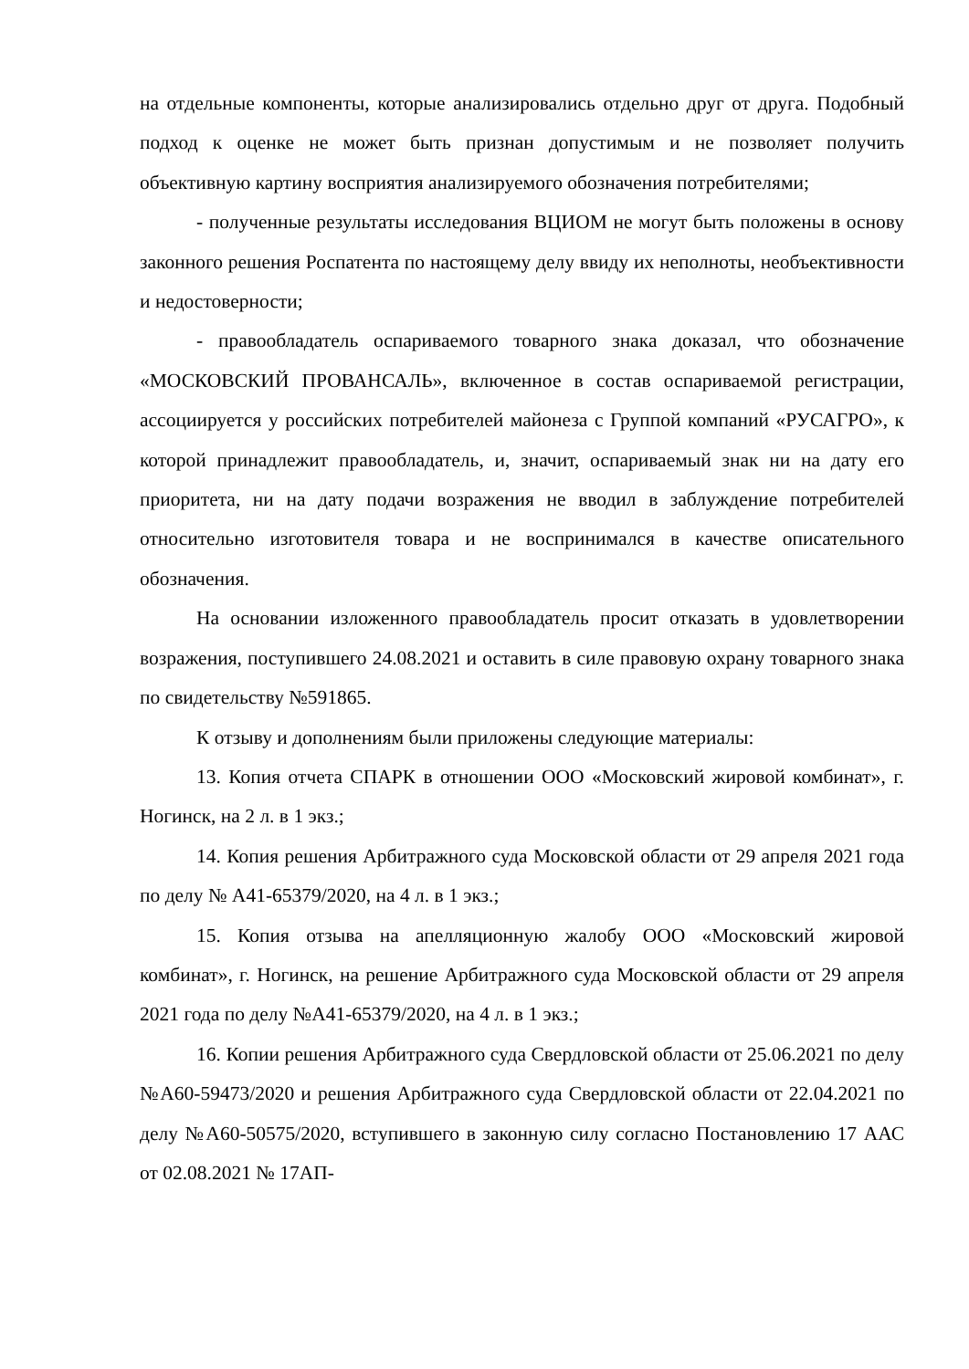на отдельные компоненты, которые анализировались отдельно друг от друга. Подобный подход к оценке не может быть признан допустимым и не позволяет получить объективную картину восприятия анализируемого обозначения потребителями;
- полученные результаты исследования ВЦИОМ не могут быть положены в основу законного решения Роспатента по настоящему делу ввиду их неполноты, необъективности и недостоверности;
- правообладатель оспариваемого товарного знака доказал, что обозначение «МОСКОВСКИЙ ПРОВАНСАЛЬ», включенное в состав оспариваемой регистрации, ассоциируется у российских потребителей майонеза с Группой компаний «РУСАГРО», к которой принадлежит правообладатель, и, значит, оспариваемый знак ни на дату его приоритета, ни на дату подачи возражения не вводил в заблуждение потребителей относительно изготовителя товара и не воспринимался в качестве описательного обозначения.
На основании изложенного правообладатель просит отказать в удовлетворении возражения, поступившего 24.08.2021 и оставить в силе правовую охрану товарного знака по свидетельству №591865.
К отзыву и дополнениям были приложены следующие материалы:
13. Копия отчета СПАРК в отношении ООО «Московский жировой комбинат», г. Ногинск, на 2 л. в 1 экз.;
14. Копия решения Арбитражного суда Московской области от 29 апреля 2021 года по делу № А41-65379/2020, на 4 л. в 1 экз.;
15. Копия отзыва на апелляционную жалобу ООО «Московский жировой комбинат», г. Ногинск, на решение Арбитражного суда Московской области от 29 апреля 2021 года по делу №А41-65379/2020, на 4 л. в 1 экз.;
16. Копии решения Арбитражного суда Свердловской области от 25.06.2021 по делу №А60-59473/2020 и решения Арбитражного суда Свердловской области от 22.04.2021 по делу №А60-50575/2020, вступившего в законную силу согласно Постановлению 17 ААС от 02.08.2021 № 17АП-